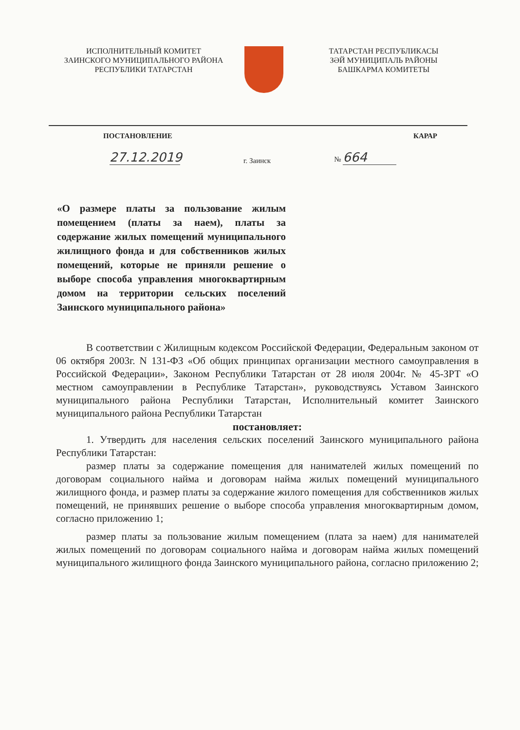ИСПОЛНИТЕЛЬНЫЙ КОМИТЕТ
ЗАИНСКОГО МУНИЦИПАЛЬНОГО РАЙОНА
РЕСПУБЛИКИ ТАТАРСТАН
ТАТАРСТАН РЕСПУБЛИКАСЫ
ЗӘЙ МУНИЦИПАЛЬ РАЙОНЫ
БАШКАРМА КОМИТЕТЫ
ПОСТАНОВЛЕНИЕ КАРАР
27.12.2019 г. Заинск № 664
«О размере платы за пользование жилым помещением (платы за наем), платы за содержание жилых помещений муниципального жилищного фонда и для собственников жилых помещений, которые не приняли решение о выборе способа управления многоквартирным домом на территории сельских поселений Заинского муниципального района»
В соответствии с Жилищным кодексом Российской Федерации, Федеральным законом от 06 октября 2003г. N 131-ФЗ «Об общих принципах организации местного самоуправления в Российской Федерации», Законом Республики Татарстан от 28 июля 2004г. № 45-ЗРТ «О местном самоуправлении в Республике Татарстан», руководствуясь Уставом Заинского муниципального района Республики Татарстан, Исполнительный комитет Заинского муниципального района Республики Татарстан
постановляет:
1. Утвердить для населения сельских поселений Заинского муниципального района Республики Татарстан:
размер платы за содержание помещения для нанимателей жилых помещений по договорам социального найма и договорам найма жилых помещений муниципального жилищного фонда, и размер платы за содержание жилого помещения для собственников жилых помещений, не принявших решение о выборе способа управления многоквартирным домом, согласно приложению 1;
размер платы за пользование жилым помещением (плата за наем) для нанимателей жилых помещений по договорам социального найма и договорам найма жилых помещений муниципального жилищного фонда Заинского муниципального района, согласно приложению 2;